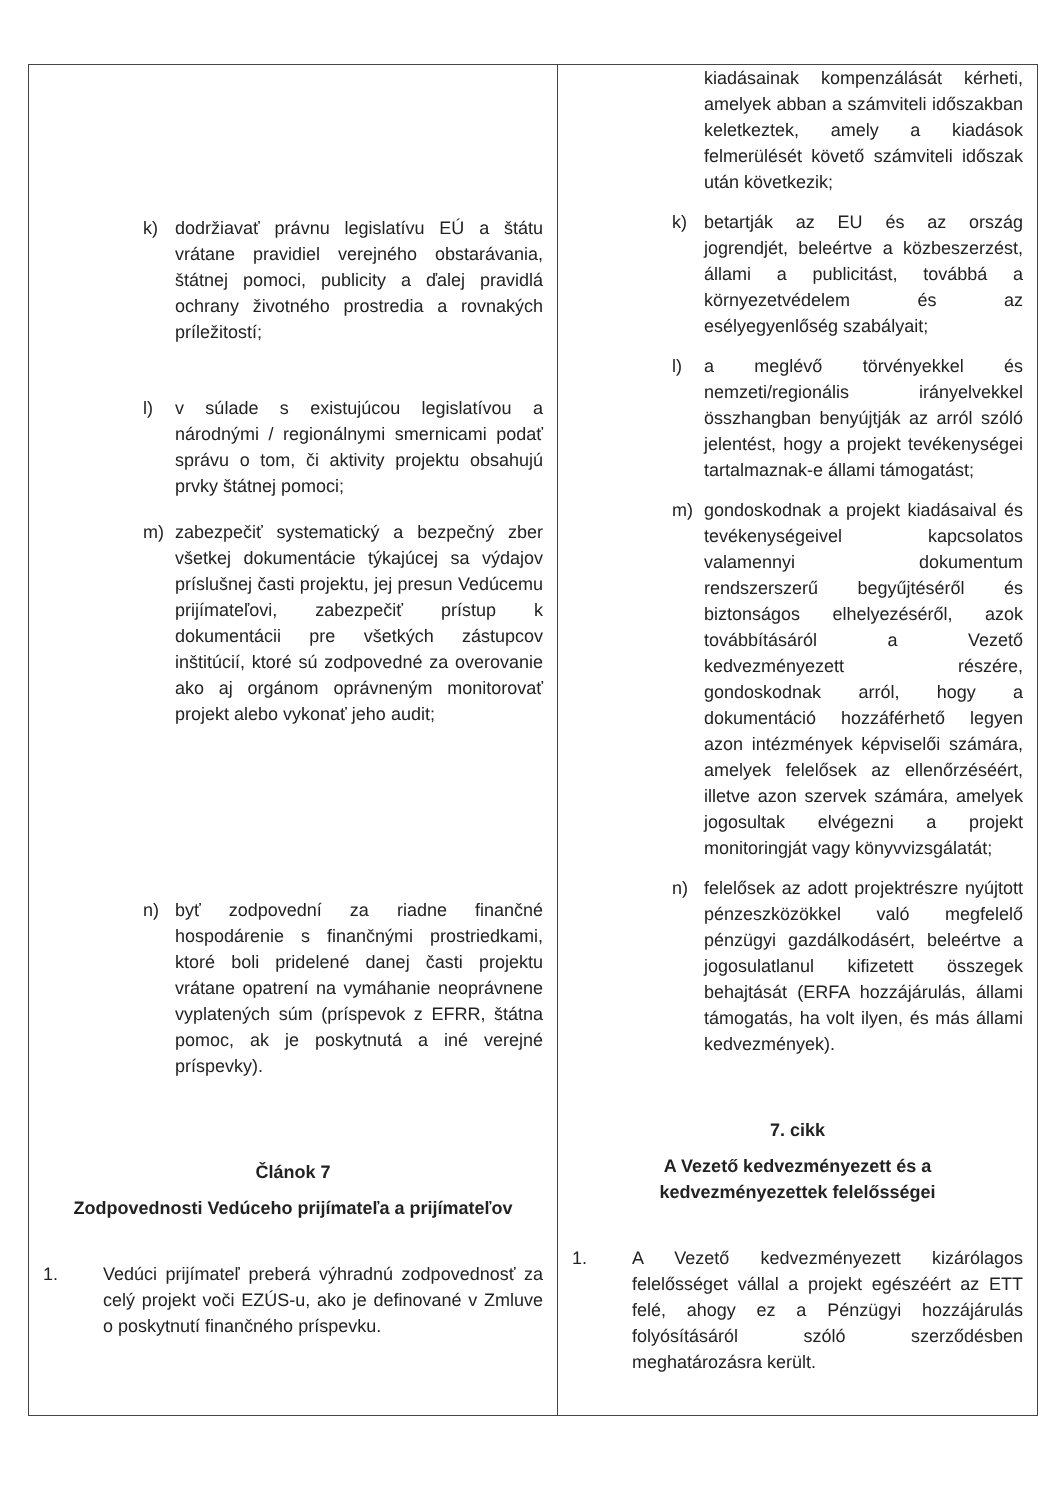| k) dodržiavať právnu legislatívu EÚ a štátu vrátane pravidiel verejného obstarávania, štátnej pomoci, publicity a ďalej pravidlá ochrany životného prostredia a rovnakých príležitostí; l) v súlade s existujúcou legislatívou a národnými / regionálnymi smernicami podať správu o tom, či aktivity projektu obsahujú prvky štátnej pomoci; m) zabezpečiť systematický a bezpečný zber všetkej dokumentácie týkajúcej sa výdajov príslušnej časti projektu, jej presun Vedúcemu prijímateľovi, zabezpečiť prístup k dokumentácii pre všetkých zástupcov inštitúcií, ktoré sú zodpovedné za overovanie ako aj orgánom oprávneným monitorovať projekt alebo vykonať jeho audit; n) byť zodpovední za riadne finančné hospodárenie s finančnými prostriedkami, ktoré boli pridelené danej časti projektu vrátane opatrení na vymáhanie neoprávnene vyplatených súm (príspevok z EFRR, štátna pomoc, ak je poskytnutá a iné verejné príspevky). Článok 7 Zodpovednosti Vedúceho prijímateľa a prijímateľov 1. Vedúci prijímateľ preberá výhradnú zodpovednosť za celý projekt voči EZÚS-u, ako je definované v Zmluve o poskytnutí finančného príspevku. | kiadásainak kompenzálását kérheti, amelyek abban a számviteli időszakban keletkeztek, amely a kiadások felmerülését követő számviteli időszak után következik; k) betartják az EU és az ország jogrendjét, beleértve a közbeszerzést, állami a publicitást, továbbá a környezetvédelem és az esélyegyenlőség szabályait; l) a meglévő törvényekkel és nemzeti/regionális irányelvekkel összhangban benyújtják az arról szóló jelentést, hogy a projekt tevékenységei tartalmaznak-e állami támogatást; m) gondoskodnak a projekt kiadásaival és tevékenységeivel kapcsolatos valamennyi dokumentum rendszerszerű begyűjtéséről és biztonságos elhelyezéséről, azok továbbításáról a Vezető kedvezményezett részére, gondoskodnak arról, hogy a dokumentáció hozzáférhető legyen azon intézmények képviselői számára, amelyek felelősek az ellenőrzéséért, illetve azon szervek számára, amelyek jogosultak elvégezni a projekt monitoringját vagy könyvvizsgálatát; n) felelősek az adott projektrészre nyújtott pénzeszközökkel való megfelelő pénzügyi gazdálkodásért, beleértve a jogosulatlanul kifizetett összegek behajtását (ERFA hozzájárulás, állami támogatás, ha volt ilyen, és más állami kedvezmények). 7. cikk A Vezető kedvezményezett és a kedvezményezettek felelősségei 1. A Vezető kedvezményezett kizárólagos felelősséget vállal a projekt egészéért az ETT felé, ahogy ez a Pénzügyi hozzájárulás folyósításáról szóló szerződésben meghatározásra került. |